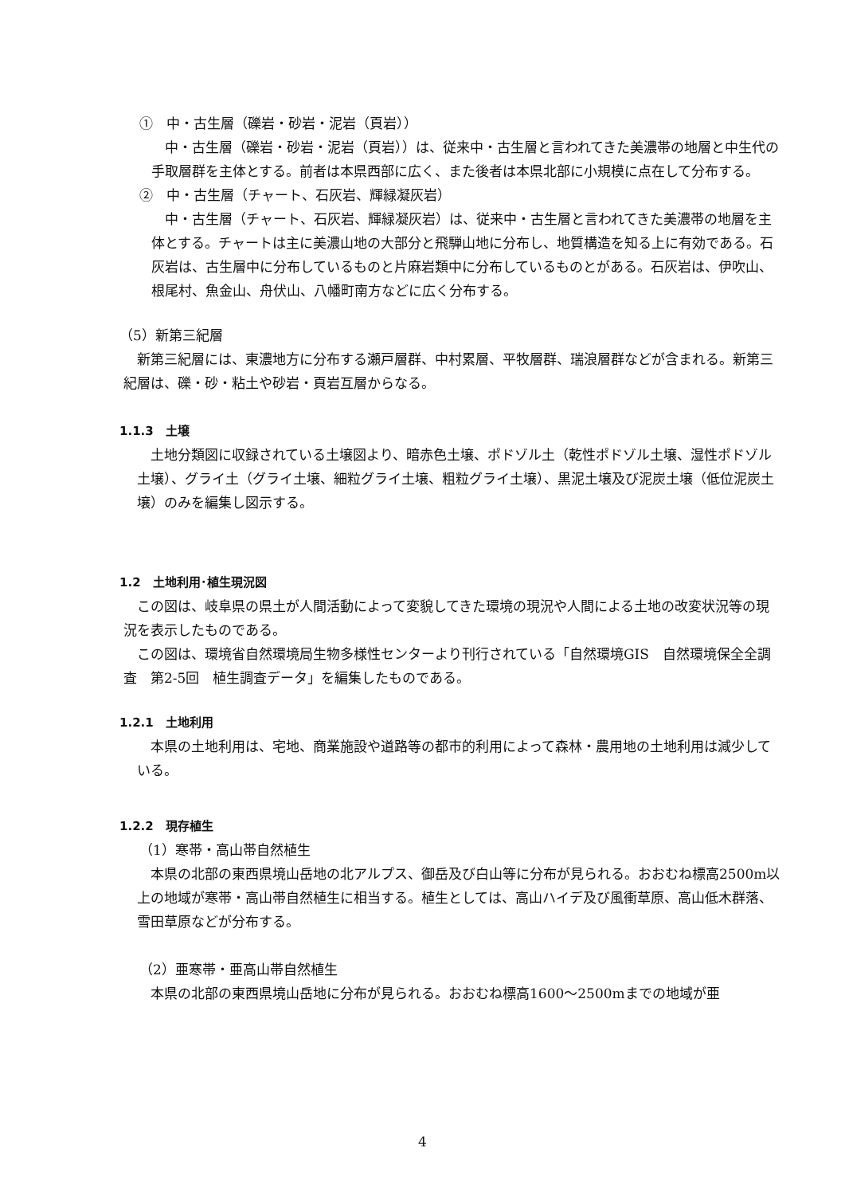①　中・古生層（礫岩・砂岩・泥岩（頁岩））
中・古生層（礫岩・砂岩・泥岩（頁岩））は、従来中・古生層と言われてきた美濃帯の地層と中生代の手取層群を主体とする。前者は本県西部に広く、また後者は本県北部に小規模に点在して分布する。
②　中・古生層（チャート、石灰岩、輝緑凝灰岩）
中・古生層（チャート、石灰岩、輝緑凝灰岩）は、従来中・古生層と言われてきた美濃帯の地層を主体とする。チャートは主に美濃山地の大部分と飛騨山地に分布し、地質構造を知る上に有効である。石灰岩は、古生層中に分布しているものと片麻岩類中に分布しているものとがある。石灰岩は、伊吹山、根尾村、魚金山、舟伏山、八幡町南方などに広く分布する。
（5）新第三紀層
新第三紀層には、東濃地方に分布する瀬戸層群、中村累層、平牧層群、瑞浪層群などが含まれる。新第三紀層は、礫・砂・粘土や砂岩・頁岩互層からなる。
1.1.3　土壌
土地分類図に収録されている土壌図より、暗赤色土壌、ポドゾル土（乾性ポドゾル土壌、湿性ポドゾル土壌）、グライ土（グライ土壌、細粒グライ土壌、粗粒グライ土壌）、黒泥土壌及び泥炭土壌（低位泥炭土壌）のみを編集し図示する。
1.2　土地利用･植生現況図
この図は、岐阜県の県土が人間活動によって変貌してきた環境の現況や人間による土地の改変状況等の現況を表示したものである。
この図は、環境省自然環境局生物多様性センターより刊行されている「自然環境GIS　自然環境保全全調査　第2-5回　植生調査データ」を編集したものである。
1.2.1　土地利用
本県の土地利用は、宅地、商業施設や道路等の都市的利用によって森林・農用地の土地利用は減少している。
1.2.2　現存植生
（1）寒帯・高山帯自然植生
本県の北部の東西県境山岳地の北アルプス、御岳及び白山等に分布が見られる。おおむね標高2500m以上の地域が寒帯・高山帯自然植生に相当する。植生としては、高山ハイデ及び風衝草原、高山低木群落、雪田草原などが分布する。
（2）亜寒帯・亜高山帯自然植生
本県の北部の東西県境山岳地に分布が見られる。おおむね標高1600～2500mまでの地域が亜
4